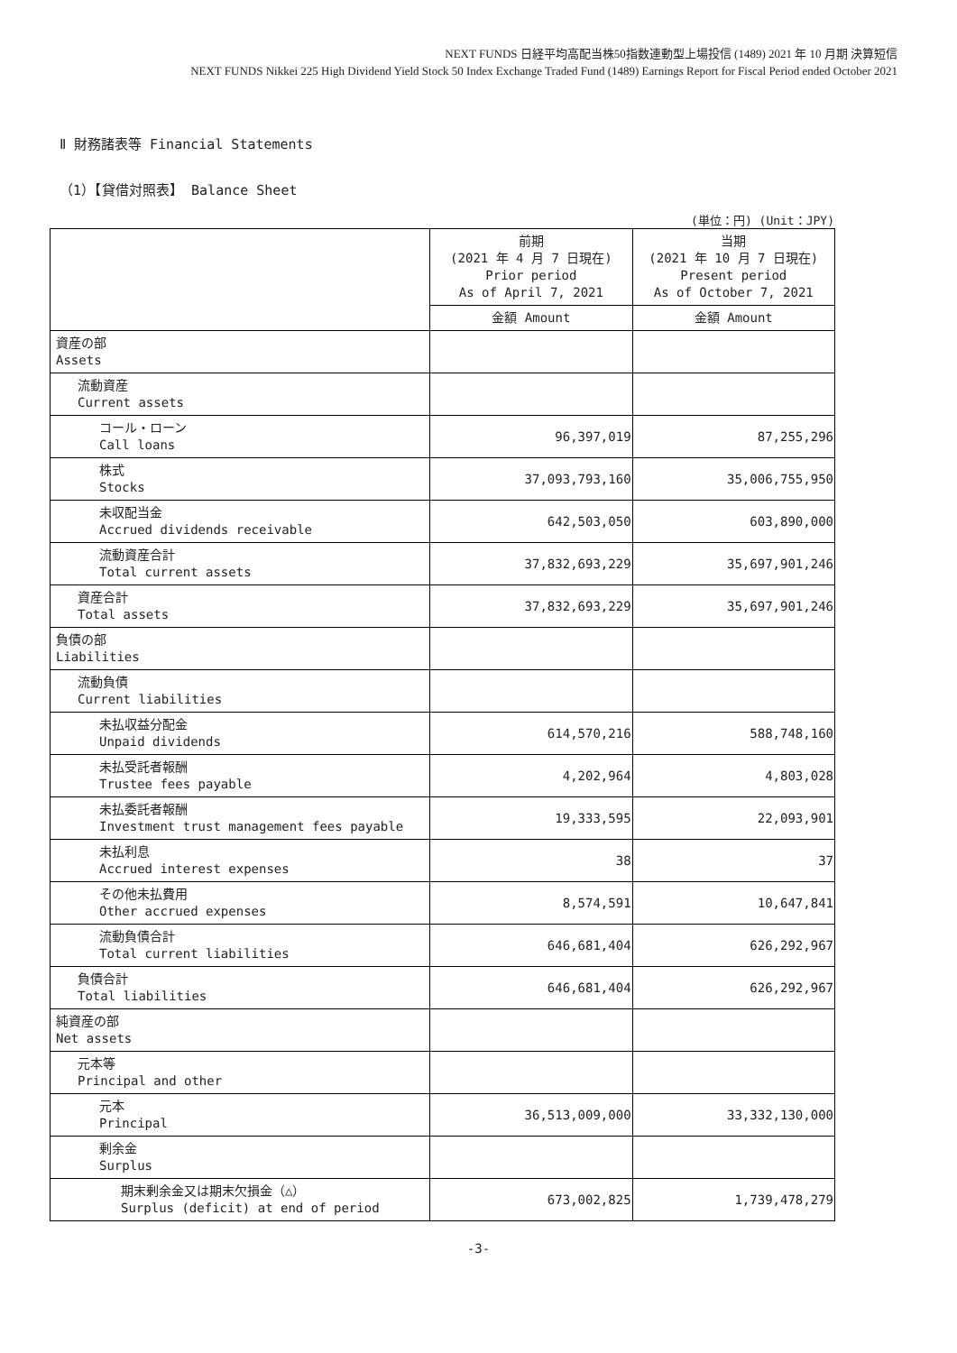NEXT FUNDS 日経平均高配当株50指数連動型上場投信 (1489) 2021 年 10 月期 決算短信
NEXT FUNDS Nikkei 225 High Dividend Yield Stock 50 Index Exchange Traded Fund (1489) Earnings Report for Fiscal Period ended October 2021
Ⅱ 財務諸表等 Financial Statements
（1）【貸借対照表】 Balance Sheet
(単位：円) (Unit：JPY)
| | 前期 (2021 年 4 月 7 日現在) Prior period As of April 7, 2021 | 当期 (2021 年 10 月 7 日現在) Present period As of October 7, 2021 |
| --- | --- | --- |
| | 金額 Amount | 金額 Amount |
| 資産の部 Assets | | |
| 流動資産 Current assets | | |
| コール・ローン Call loans | 96,397,019 | 87,255,296 |
| 株式 Stocks | 37,093,793,160 | 35,006,755,950 |
| 未収配当金 Accrued dividends receivable | 642,503,050 | 603,890,000 |
| 流動資産合計 Total current assets | 37,832,693,229 | 35,697,901,246 |
| 資産合計 Total assets | 37,832,693,229 | 35,697,901,246 |
| 負債の部 Liabilities | | |
| 流動負債 Current liabilities | | |
| 未払収益分配金 Unpaid dividends | 614,570,216 | 588,748,160 |
| 未払受託者報酬 Trustee fees payable | 4,202,964 | 4,803,028 |
| 未払委託者報酬 Investment trust management fees payable | 19,333,595 | 22,093,901 |
| 未払利息 Accrued interest expenses | 38 | 37 |
| その他未払費用 Other accrued expenses | 8,574,591 | 10,647,841 |
| 流動負債合計 Total current liabilities | 646,681,404 | 626,292,967 |
| 負債合計 Total liabilities | 646,681,404 | 626,292,967 |
| 純資産の部 Net assets | | |
| 元本等 Principal and other | | |
| 元本 Principal | 36,513,009,000 | 33,332,130,000 |
| 剰余金 Surplus | | |
| 期末剰余金又は期末欠損金（△） Surplus (deficit) at end of period | 673,002,825 | 1,739,478,279 |
-3-